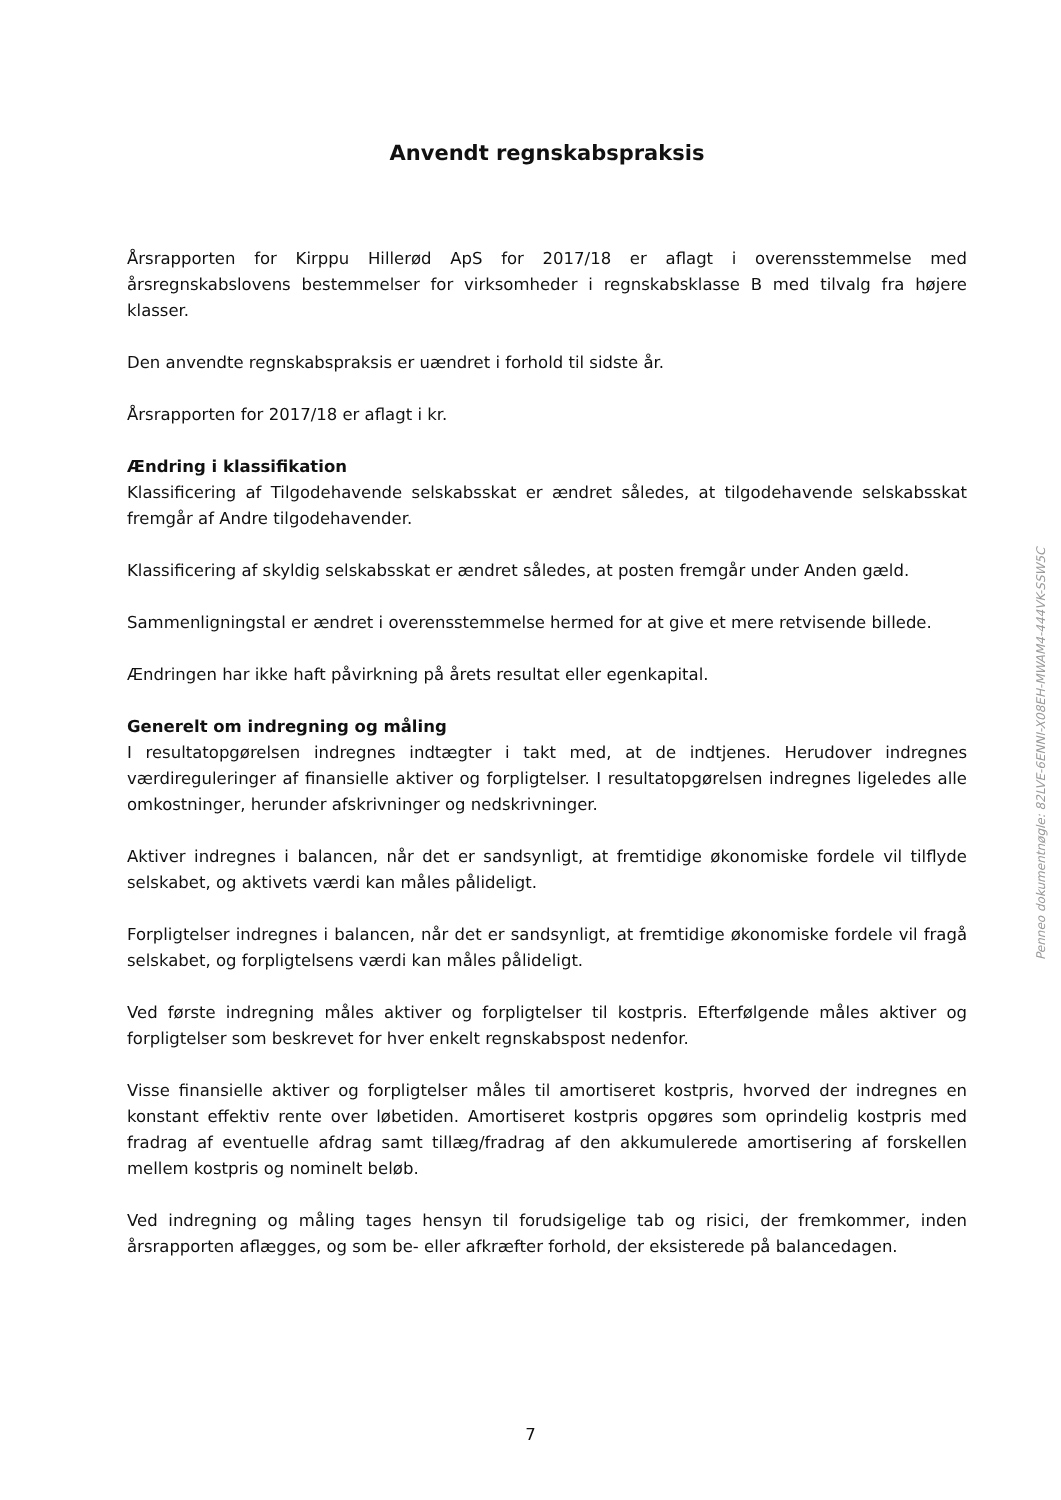Anvendt regnskabspraksis
Årsrapporten for Kirppu Hillerød ApS for 2017/18 er aflagt i overensstemmelse med årsregnskabslovens bestemmelser for virksomheder i regnskabsklasse B med tilvalg fra højere klasser.
Den anvendte regnskabspraksis er uændret i forhold til sidste år.
Årsrapporten for 2017/18 er aflagt i kr.
Ændring i klassifikation
Klassificering af Tilgodehavende selskabsskat er ændret således, at tilgodehavende selskabsskat fremgår af Andre tilgodehavender.
Klassificering af skyldig selskabsskat er ændret således, at posten fremgår under Anden gæld.
Sammenligningstal er ændret i overensstemmelse hermed for at give et mere retvisende billede.
Ændringen har ikke haft påvirkning på årets resultat eller egenkapital.
Generelt om indregning og måling
I resultatopgørelsen indregnes indtægter i takt med, at de indtjenes. Herudover indregnes værdireguleringer af finansielle aktiver og forpligtelser. I resultatopgørelsen indregnes ligeledes alle omkostninger, herunder afskrivninger og nedskrivninger.
Aktiver indregnes i balancen, når det er sandsynligt, at fremtidige økonomiske fordele vil tilflyde selskabet, og aktivets værdi kan måles pålideligt.
Forpligtelser indregnes i balancen, når det er sandsynligt, at fremtidige økonomiske fordele vil fragå selskabet, og forpligtelsens værdi kan måles pålideligt.
Ved første indregning måles aktiver og forpligtelser til kostpris. Efterfølgende måles aktiver og forpligtelser som beskrevet for hver enkelt regnskabspost nedenfor.
Visse finansielle aktiver og forpligtelser måles til amortiseret kostpris, hvorved der indregnes en konstant effektiv rente over løbetiden. Amortiseret kostpris opgøres som oprindelig kostpris med fradrag af eventuelle afdrag samt tillæg/fradrag af den akkumulerede amortisering af forskellen mellem kostpris og nominelt beløb.
Ved indregning og måling tages hensyn til forudsigelige tab og risici, der fremkommer, inden årsrapporten aflægges, og som be- eller afkræfter forhold, der eksisterede på balancedagen.
Penneo dokumentnøgle: 82LVE-6ENNI-X08EH-MWAM4-444VK-SSW5C
7